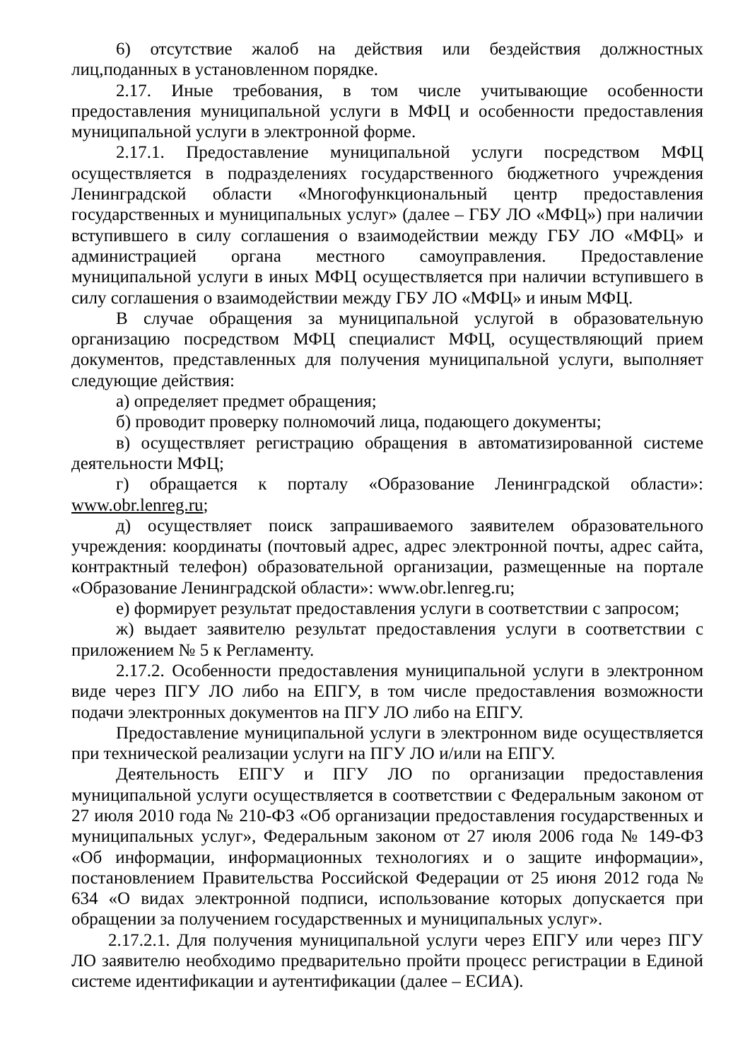6) отсутствие жалоб на действия или бездействия должностных лиц,поданных в установленном порядке.
2.17. Иные требования, в том числе учитывающие особенности предоставления муниципальной услуги в МФЦ и особенности предоставления муниципальной услуги в электронной форме.
2.17.1. Предоставление муниципальной услуги посредством МФЦ осуществляется в подразделениях государственного бюджетного учреждения Ленинградской области «Многофункциональный центр предоставления государственных и муниципальных услуг» (далее – ГБУ ЛО «МФЦ») при наличии вступившего в силу соглашения о взаимодействии между ГБУ ЛО «МФЦ» и администрацией органа местного самоуправления. Предоставление муниципальной услуги в иных МФЦ осуществляется при наличии вступившего в силу соглашения о взаимодействии между ГБУ ЛО «МФЦ» и иным МФЦ.
В случае обращения за муниципальной услугой в образовательную организацию посредством МФЦ специалист МФЦ, осуществляющий прием документов, представленных для получения муниципальной услуги, выполняет следующие действия:
а) определяет предмет обращения;
б) проводит проверку полномочий лица, подающего документы;
в) осуществляет регистрацию обращения в автоматизированной системе деятельности МФЦ;
г) обращается к порталу «Образование Ленинградской области»: www.obr.lenreg.ru;
д) осуществляет поиск запрашиваемого заявителем образовательного учреждения: координаты (почтовый адрес, адрес электронной почты, адрес сайта, контрактный телефон) образовательной организации, размещенные на портале «Образование Ленинградской области»: www.obr.lenreg.ru;
е) формирует результат предоставления услуги в соответствии с запросом;
ж) выдает заявителю результат предоставления услуги в соответствии с приложением № 5 к Регламенту.
2.17.2. Особенности предоставления муниципальной услуги в электронном виде через ПГУ ЛО либо на ЕПГУ, в том числе предоставления возможности подачи электронных документов на ПГУ ЛО либо на ЕПГУ.
Предоставление муниципальной услуги в электронном виде осуществляется при технической реализации услуги на ПГУ ЛО и/или на ЕПГУ.
Деятельность ЕПГУ и ПГУ ЛО по организации предоставления муниципальной услуги осуществляется в соответствии с Федеральным законом от 27 июля 2010 года № 210-ФЗ «Об организации предоставления государственных и муниципальных услуг», Федеральным законом от 27 июля 2006 года № 149-ФЗ «Об информации, информационных технологиях и о защите информации», постановлением Правительства Российской Федерации от 25 июня 2012 года № 634 «О видах электронной подписи, использование которых допускается при обращении за получением государственных и муниципальных услуг».
2.17.2.1. Для получения муниципальной услуги через ЕПГУ или через ПГУ ЛО заявителю необходимо предварительно пройти процесс регистрации в Единой системе идентификации и аутентификации (далее – ЕСИА).